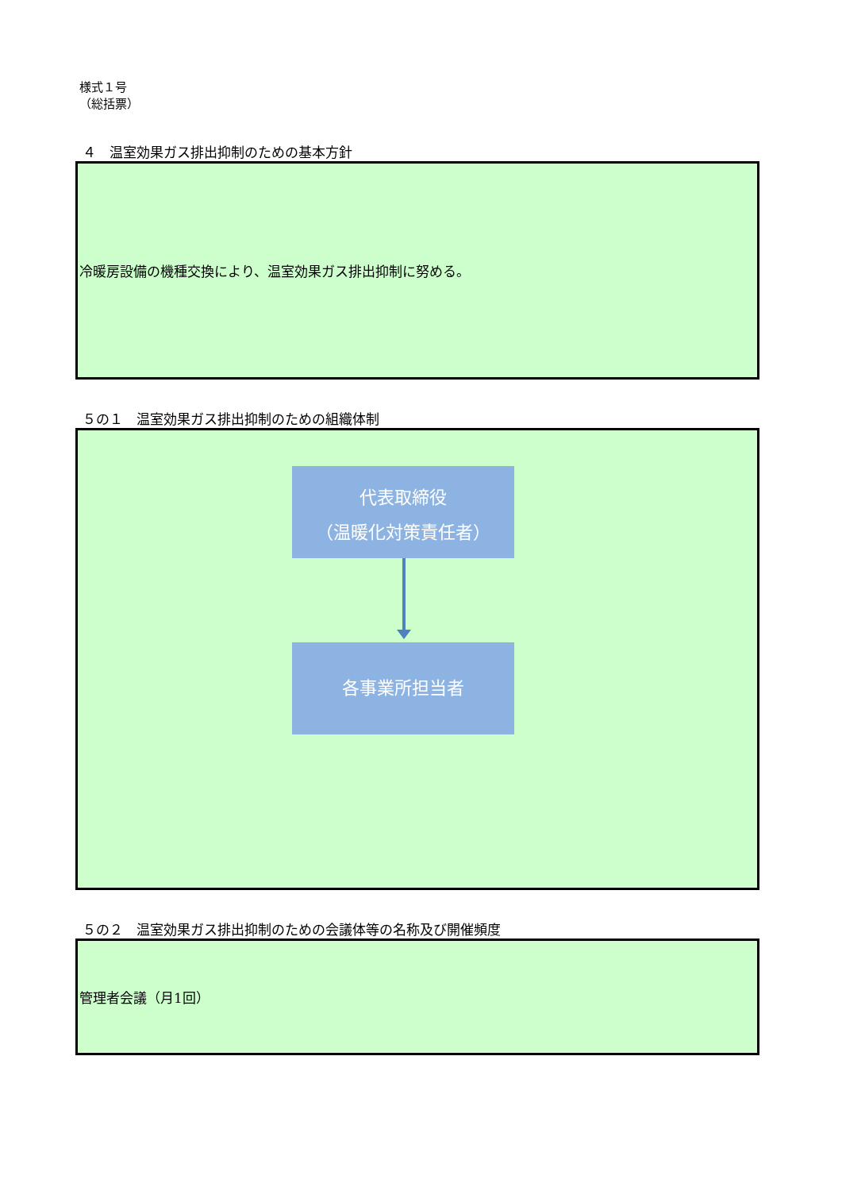様式１号
（総括票）
４　温室効果ガス排出抑制のための基本方針
冷暖房設備の機種交換により、温室効果ガス排出抑制に努める。
５の１　温室効果ガス排出抑制のための組織体制
代表取締役
（温暖化対策責任者）
各事業所担当者
５の２　温室効果ガス排出抑制のための会議体等の名称及び開催頻度
管理者会議（月1回）